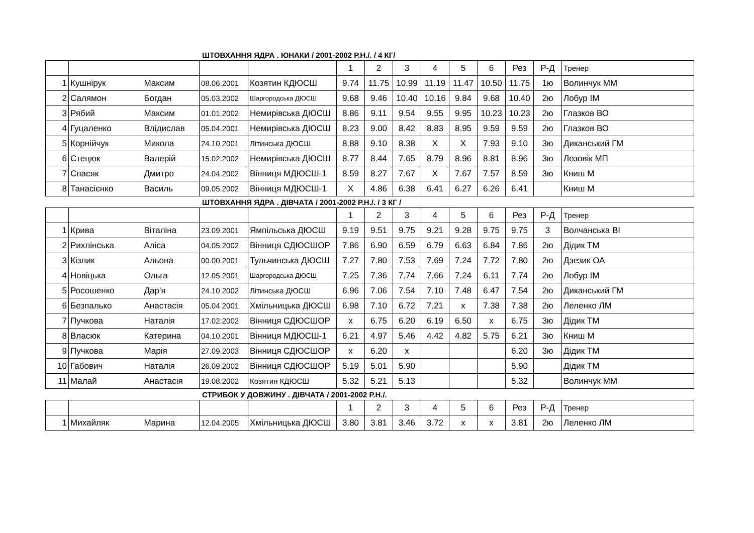ШТОВХАННЯ ЯДРА . ЮНАКИ / 2001-2002 Р.Н./. / 4 КГ/
| | | | | | 1 | 2 | 3 | 4 | 5 | 6 | Рез | Р-Д | Тренер |
| 1 | Кушнірук | Максим | 08.06.2001 | Козятин КДЮСШ | 9.74 | 11.75 | 10.99 | 11.19 | 11.47 | 10.50 | 11.75 | 1ю | Волинчук ММ |
| 2 | Салямон | Богдан | 05.03.2002 | Шаргородська ДЮСШ | 9.68 | 9.46 | 10.40 | 10.16 | 9.84 | 9.68 | 10.40 | 2ю | Лобур ІМ |
| 3 | Рябий | Максим | 01.01.2002 | Немирівська ДЮСШ | 8.86 | 9.11 | 9.54 | 9.55 | 9.95 | 10.23 | 10.23 | 2ю | Глазков ВО |
| 4 | Гуцаленко | Влідислав | 05.04.2001 | Немирівська ДЮСШ | 8.23 | 9.00 | 8.42 | 8.83 | 8.95 | 9.59 | 9.59 | 2ю | Глазков ВО |
| 5 | Корнійчук | Микола | 24.10.2001 | Літинська ДЮСШ | 8.88 | 9.10 | 8.38 | X | X | 7.93 | 9.10 | 3ю | Диканський ГМ |
| 6 | Стецюк | Валерій | 15.02.2002 | Немирівська ДЮСШ | 8.77 | 8.44 | 7.65 | 8.79 | 8.96 | 8.81 | 8.96 | 3ю | Лозовік МП |
| 7 | Спасяк | Дмитро | 24.04.2002 | Вінниця МДЮСШ-1 | 8.59 | 8.27 | 7.67 | X | 7.67 | 7.57 | 8.59 | 3ю | Книш М |
| 8 | Танасієнко | Василь | 09.05.2002 | Вінниця МДЮСШ-1 | X | 4.86 | 6.38 | 6.41 | 6.27 | 6.26 | 6.41 | | Книш М |
ШТОВХАННЯ ЯДРА . ДІВЧАТА / 2001-2002 Р.Н./. / 3 КГ /
| | | | | | 1 | 2 | 3 | 4 | 5 | 6 | Рез | Р-Д | Тренер |
| 1 | Крива | Віталіна | 23.09.2001 | Ямпільська ДЮСШ | 9.19 | 9.51 | 9.75 | 9.21 | 9.28 | 9.75 | 9.75 | 3 | Волчанська ВІ |
| 2 | Рихлінська | Аліса | 04.05.2002 | Вінниця СДЮСШОР | 7.86 | 6.90 | 6.59 | 6.79 | 6.63 | 6.84 | 7.86 | 2ю | Дідик ТМ |
| 3 | Кізлик | Альона | 00.00.2001 | Тульчинська ДЮСШ | 7.27 | 7.80 | 7.53 | 7.69 | 7.24 | 7.72 | 7.80 | 2ю | Дзезик ОА |
| 4 | Новіцька | Ольга | 12.05.2001 | Шаргородська ДЮСШ | 7.25 | 7.36 | 7.74 | 7.66 | 7.24 | 6.11 | 7.74 | 2ю | Лобур ІМ |
| 5 | Росошенко | Дар'я | 24.10.2002 | Літинська ДЮСШ | 6.96 | 7.06 | 7.54 | 7.10 | 7.48 | 6.47 | 7.54 | 2ю | Диканський ГМ |
| 6 | Безпалько | Анастасія | 05.04.2001 | Хмільницька ДЮСШ | 6.98 | 7.10 | 6.72 | 7.21 | x | 7.38 | 7.38 | 2ю | Леленко ЛМ |
| 7 | Пучкова | Наталія | 17.02.2002 | Вінниця СДЮСШОР | x | 6.75 | 6.20 | 6.19 | 6.50 | x | 6.75 | 3ю | Дідик ТМ |
| 8 | Власюк | Катерина | 04.10.2001 | Вінниця МДЮСШ-1 | 6.21 | 4.97 | 5.46 | 4.42 | 4.82 | 5.75 | 6.21 | 3ю | Книш М |
| 9 | Пучкова | Марія | 27.09.2003 | Вінниця СДЮСШОР | x | 6.20 | x | | | | 6.20 | 3ю | Дідик ТМ |
| 10 | Габович | Наталія | 26.09.2002 | Вінниця СДЮСШОР | 5.19 | 5.01 | 5.90 | | | | 5.90 | | Дідик ТМ |
| 11 | Малай | Анастасія | 19.08.2002 | Козятин КДЮСШ | 5.32 | 5.21 | 5.13 | | | | 5.32 | | Волинчук ММ |
СТРИБОК У ДОВЖИНУ . ДІВЧАТА / 2001-2002 Р.Н./.
| | | | | | 1 | 2 | 3 | 4 | 5 | 6 | Рез | Р-Д | Тренер |
| 1 | Михайляк | Марина | 12.04.2005 | Хмільницька ДЮСШ | 3.80 | 3.81 | 3.46 | 3.72 | x | x | 3.81 | 2ю | Леленко ЛМ |